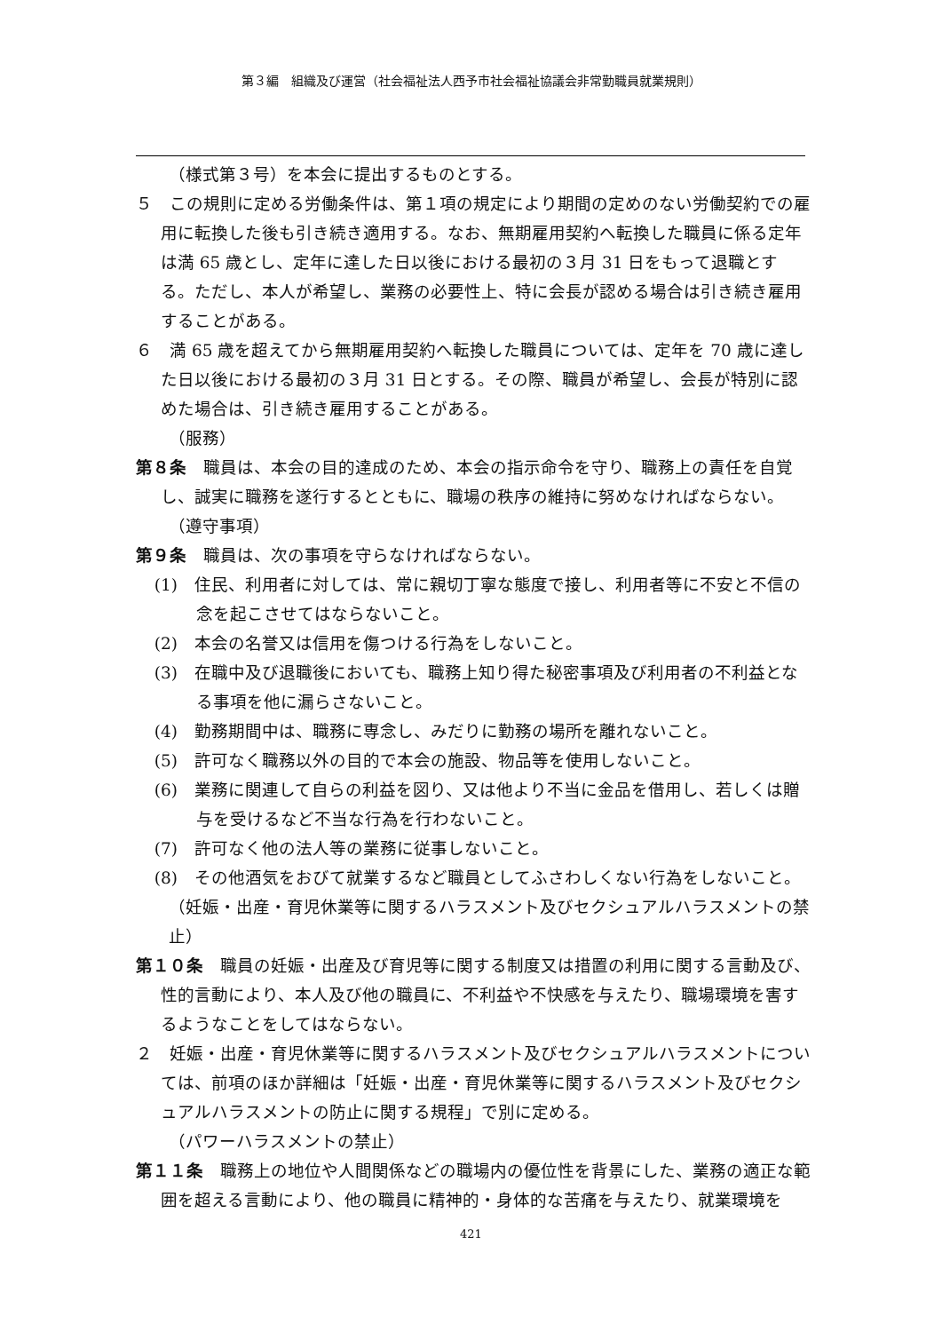第３編　組織及び運営（社会福祉法人西予市社会福祉協議会非常勤職員就業規則）
（様式第３号）を本会に提出するものとする。
５　この規則に定める労働条件は、第１項の規定により期間の定めのない労働契約での雇用に転換した後も引き続き適用する。なお、無期雇用契約へ転換した職員に係る定年は満 65 歳とし、定年に達した日以後における最初の３月 31 日をもって退職とする。ただし、本人が希望し、業務の必要性上、特に会長が認める場合は引き続き雇用することがある。
６　満 65 歳を超えてから無期雇用契約へ転換した職員については、定年を 70 歳に達した日以後における最初の３月 31 日とする。その際、職員が希望し、会長が特別に認めた場合は、引き続き雇用することがある。
（服務）
第８条　職員は、本会の目的達成のため、本会の指示命令を守り、職務上の責任を自覚し、誠実に職務を遂行するとともに、職場の秩序の維持に努めなければならない。
（遵守事項）
第９条　職員は、次の事項を守らなければならない。
　(1)　住民、利用者に対しては、常に親切丁寧な態度で接し、利用者等に不安と不信の念を起こさせてはならないこと。
　(2)　本会の名誉又は信用を傷つける行為をしないこと。
　(3)　在職中及び退職後においても、職務上知り得た秘密事項及び利用者の不利益となる事項を他に漏らさないこと。
　(4)　勤務期間中は、職務に専念し、みだりに勤務の場所を離れないこと。
　(5)　許可なく職務以外の目的で本会の施設、物品等を使用しないこと。
　(6)　業務に関連して自らの利益を図り、又は他より不当に金品を借用し、若しくは贈与を受けるなど不当な行為を行わないこと。
　(7)　許可なく他の法人等の業務に従事しないこと。
　(8)　その他酒気をおびて就業するなど職員としてふさわしくない行為をしないこと。
（妊娠・出産・育児休業等に関するハラスメント及びセクシュアルハラスメントの禁止）
第１０条　職員の妊娠・出産及び育児等に関する制度又は措置の利用に関する言動及び、性的言動により、本人及び他の職員に、不利益や不快感を与えたり、職場環境を害するようなことをしてはならない。
２　妊娠・出産・育児休業等に関するハラスメント及びセクシュアルハラスメントについては、前項のほか詳細は「妊娠・出産・育児休業等に関するハラスメント及びセクシュアルハラスメントの防止に関する規程」で別に定める。
（パワーハラスメントの禁止）
第１１条　職務上の地位や人間関係などの職場内の優位性を背景にした、業務の適正な範囲を超える言動により、他の職員に精神的・身体的な苦痛を与えたり、就業環境を
421